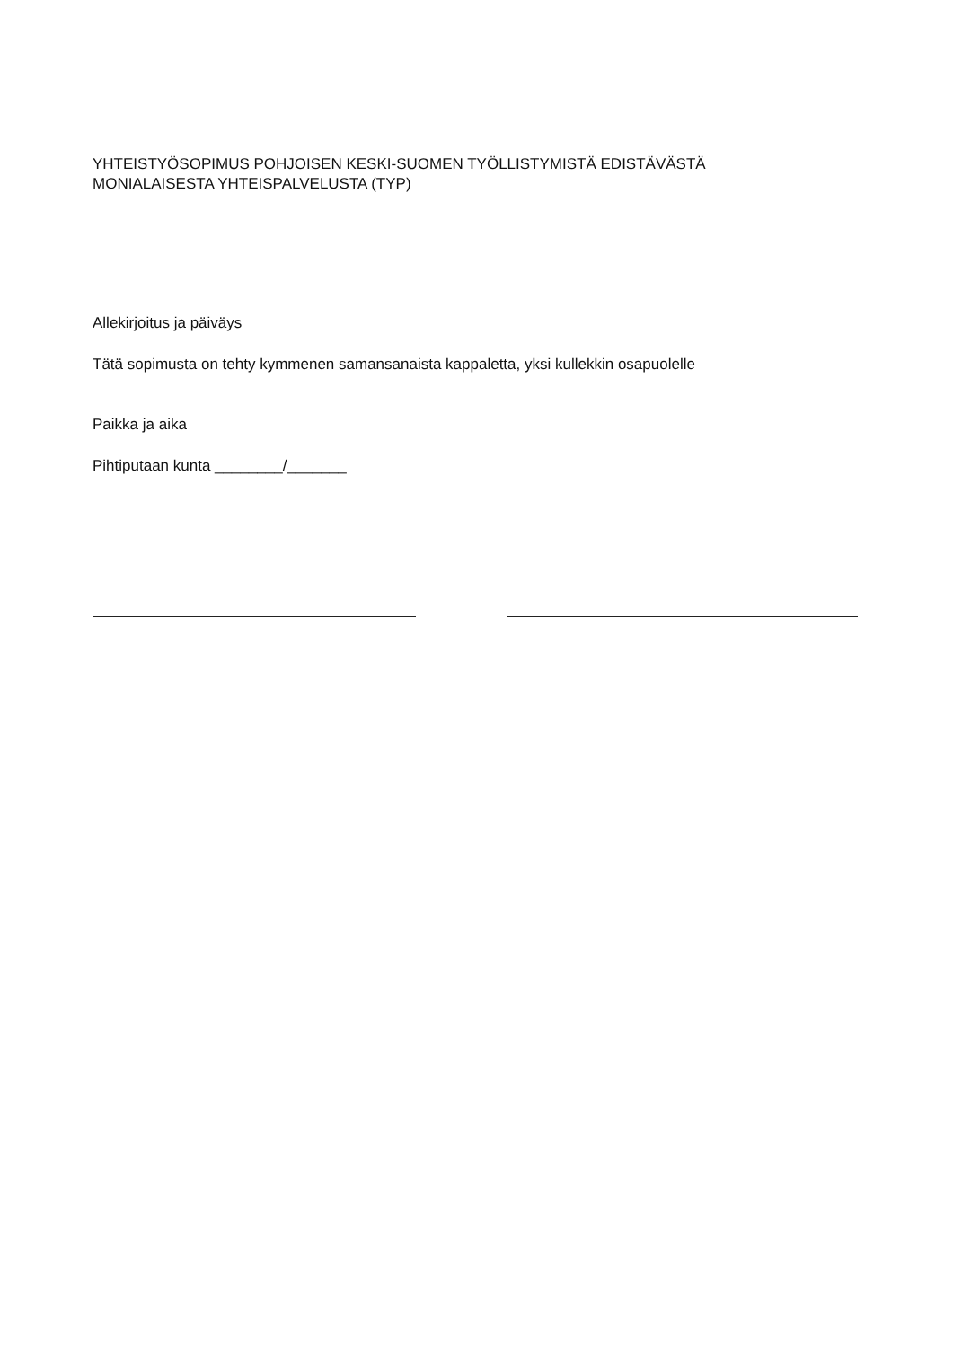YHTEISTYÖSOPIMUS POHJOISEN KESKI-SUOMEN TYÖLLISTYMISTÄ EDISTÄVÄSTÄ
MONIALAISESTA YHTEISPALVELUSTA (TYP)
Allekirjoitus ja päiväys
Tätä sopimusta on tehty kymmenen samansanaista kappaletta, yksi kullekkin osapuolelle
Paikka ja aika
Pihtiputaan kunta ________/_______